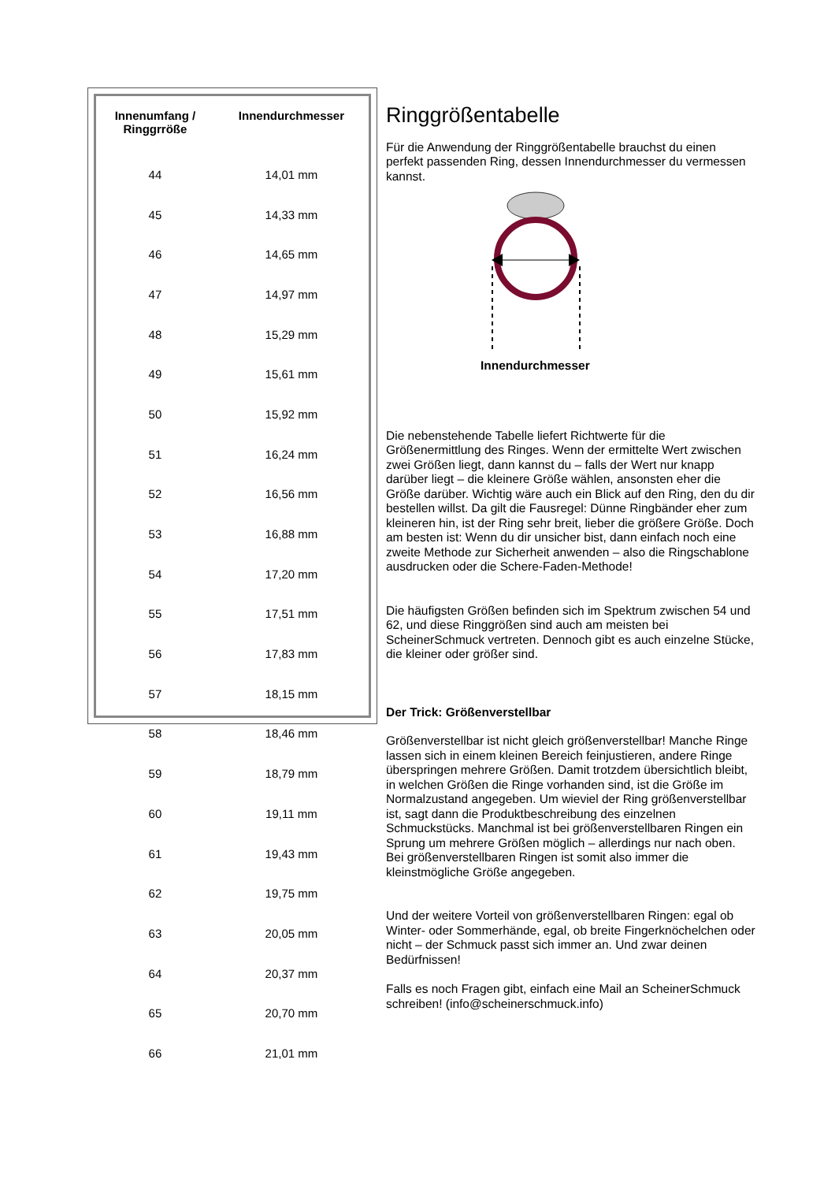| Innenumfang / Ringgrröße | Innendurchmesser |
| --- | --- |
| 44 | 14,01 mm |
| 45 | 14,33 mm |
| 46 | 14,65 mm |
| 47 | 14,97 mm |
| 48 | 15,29 mm |
| 49 | 15,61 mm |
| 50 | 15,92 mm |
| 51 | 16,24 mm |
| 52 | 16,56 mm |
| 53 | 16,88 mm |
| 54 | 17,20 mm |
| 55 | 17,51 mm |
| 56 | 17,83 mm |
| 57 | 18,15 mm |
| 58 | 18,46 mm |
| 59 | 18,79 mm |
| 60 | 19,11 mm |
| 61 | 19,43 mm |
| 62 | 19,75 mm |
| 63 | 20,05 mm |
| 64 | 20,37 mm |
| 65 | 20,70 mm |
| 66 | 21,01 mm |
Ringgrößentabelle
Für die Anwendung der Ringgrößentabelle brauchst du einen perfekt passenden Ring, dessen Innendurchmesser du vermessen kannst.
Innendurchmesser
Die nebenstehende Tabelle liefert Richtwerte für die Größenermittlung des Ringes. Wenn der ermittelte Wert zwischen zwei Größen liegt, dann kannst du – falls der Wert nur knapp darüber liegt – die kleinere Größe wählen, ansonsten eher die Größe darüber. Wichtig wäre auch ein Blick auf den Ring, den du dir bestellen willst. Da gilt die Fausregel: Dünne Ringbänder eher zum kleineren hin, ist der Ring sehr breit, lieber die größere Größe. Doch am besten ist: Wenn du dir unsicher bist, dann einfach noch eine zweite Methode zur Sicherheit anwenden – also die Ringschablone ausdrucken oder die Schere-Faden-Methode!
Die häufigsten Größen befinden sich im Spektrum zwischen 54 und 62, und diese Ringgrößen sind auch am meisten bei ScheinerSchmuck vertreten. Dennoch gibt es auch einzelne Stücke, die kleiner oder größer sind.
Der Trick: Größenverstellbar
Größenverstellbar ist nicht gleich größenverstellbar! Manche Ringe lassen sich in einem kleinen Bereich feinjustieren, andere Ringe überspringen mehrere Größen. Damit trotzdem übersichtlich bleibt, in welchen Größen die Ringe vorhanden sind, ist die Größe im Normalzustand angegeben. Um wieviel der Ring größenverstellbar ist, sagt dann die Produktbeschreibung des einzelnen Schmuckstücks. Manchmal ist bei größenverstellbaren Ringen ein Sprung um mehrere Größen möglich – allerdings nur nach oben. Bei größenverstellbaren Ringen ist somit also immer die kleinstmögliche Größe angegeben.
Und der weitere Vorteil von größenverstellbaren Ringen: egal ob Winter- oder Sommerhände, egal, ob breite Fingerknöchelchen oder nicht – der Schmuck passt sich immer an. Und zwar deinen Bedürfnissen!
Falls es noch Fragen gibt, einfach eine Mail an ScheinerSchmuck schreiben! (info@scheinerschmuck.info)